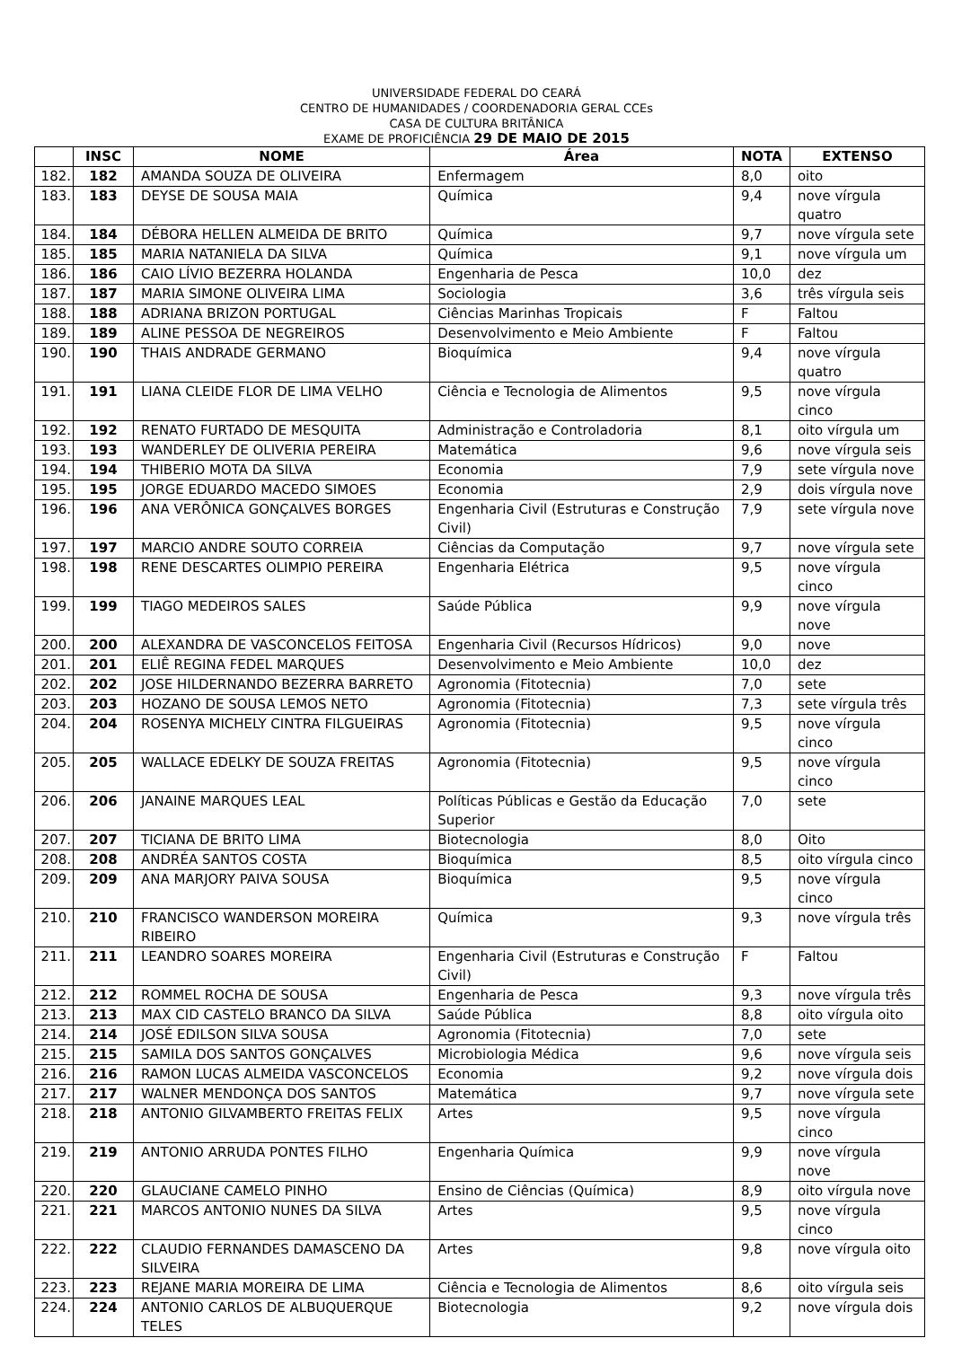UNIVERSIDADE FEDERAL DO CEARÁ
CENTRO DE HUMANIDADES / COORDENADORIA GERAL CCEs
CASA DE CULTURA BRITÂNICA
EXAME DE PROFICIÊNCIA 29 DE MAIO DE 2015
| | INSC | NOME | Área | NOTA | EXTENSO |
| --- | --- | --- | --- | --- | --- |
| 182. | 182 | AMANDA SOUZA DE OLIVEIRA | Enfermagem | 8,0 | oito |
| 183. | 183 | DEYSE DE SOUSA MAIA | Química | 9,4 | nove vírgula quatro |
| 184. | 184 | DÉBORA HELLEN ALMEIDA DE BRITO | Química | 9,7 | nove vírgula sete |
| 185. | 185 | MARIA NATANIELA DA SILVA | Química | 9,1 | nove vírgula um |
| 186. | 186 | CAIO LÍVIO BEZERRA HOLANDA | Engenharia de Pesca | 10,0 | dez |
| 187. | 187 | MARIA SIMONE OLIVEIRA LIMA | Sociologia | 3,6 | três vírgula seis |
| 188. | 188 | ADRIANA BRIZON PORTUGAL | Ciências Marinhas Tropicais | F | Faltou |
| 189. | 189 | ALINE PESSOA DE NEGREIROS | Desenvolvimento e Meio Ambiente | F | Faltou |
| 190. | 190 | THAIS ANDRADE GERMANO | Bioquímica | 9,4 | nove vírgula quatro |
| 191. | 191 | LIANA CLEIDE FLOR DE LIMA VELHO | Ciência e Tecnologia de Alimentos | 9,5 | nove vírgula cinco |
| 192. | 192 | RENATO FURTADO DE MESQUITA | Administração e Controladoria | 8,1 | oito vírgula um |
| 193. | 193 | WANDERLEY DE OLIVERIA PEREIRA | Matemática | 9,6 | nove vírgula seis |
| 194. | 194 | THIBERIO MOTA DA SILVA | Economia | 7,9 | sete vírgula nove |
| 195. | 195 | JORGE EDUARDO MACEDO SIMOES | Economia | 2,9 | dois vírgula nove |
| 196. | 196 | ANA VERÔNICA GONÇALVES BORGES | Engenharia Civil (Estruturas e Construção Civil) | 7,9 | sete vírgula nove |
| 197. | 197 | MARCIO ANDRE SOUTO CORREIA | Ciências da Computação | 9,7 | nove vírgula sete |
| 198. | 198 | RENE DESCARTES OLIMPIO PEREIRA | Engenharia Elétrica | 9,5 | nove vírgula cinco |
| 199. | 199 | TIAGO MEDEIROS SALES | Saúde Pública | 9,9 | nove vírgula nove |
| 200. | 200 | ALEXANDRA DE VASCONCELOS FEITOSA | Engenharia Civil (Recursos Hídricos) | 9,0 | nove |
| 201. | 201 | ELIÊ REGINA FEDEL MARQUES | Desenvolvimento e Meio Ambiente | 10,0 | dez |
| 202. | 202 | JOSE HILDERNANDO BEZERRA BARRETO | Agronomia (Fitotecnia) | 7,0 | sete |
| 203. | 203 | HOZANO DE SOUSA LEMOS NETO | Agronomia (Fitotecnia) | 7,3 | sete vírgula três |
| 204. | 204 | ROSENYA MICHELY CINTRA FILGUEIRAS | Agronomia (Fitotecnia) | 9,5 | nove vírgula cinco |
| 205. | 205 | WALLACE EDELKY DE SOUZA FREITAS | Agronomia (Fitotecnia) | 9,5 | nove vírgula cinco |
| 206. | 206 | JANAINE MARQUES LEAL | Políticas Públicas e Gestão da Educação Superior | 7,0 | sete |
| 207. | 207 | TICIANA DE BRITO LIMA | Biotecnologia | 8,0 | Oito |
| 208. | 208 | ANDRÉA SANTOS COSTA | Bioquímica | 8,5 | oito vírgula cinco |
| 209. | 209 | ANA MARJORY PAIVA SOUSA | Bioquímica | 9,5 | nove vírgula cinco |
| 210. | 210 | FRANCISCO WANDERSON MOREIRA RIBEIRO | Química | 9,3 | nove vírgula três |
| 211. | 211 | LEANDRO SOARES MOREIRA | Engenharia Civil (Estruturas e Construção Civil) | F | Faltou |
| 212. | 212 | ROMMEL ROCHA DE SOUSA | Engenharia de Pesca | 9,3 | nove vírgula três |
| 213. | 213 | MAX CID CASTELO BRANCO DA SILVA | Saúde Pública | 8,8 | oito vírgula oito |
| 214. | 214 | JOSÉ EDILSON SILVA SOUSA | Agronomia (Fitotecnia) | 7,0 | sete |
| 215. | 215 | SAMILA DOS SANTOS GONÇALVES | Microbiologia Médica | 9,6 | nove vírgula seis |
| 216. | 216 | RAMON LUCAS ALMEIDA VASCONCELOS | Economia | 9,2 | nove vírgula dois |
| 217. | 217 | WALNER MENDONÇA DOS SANTOS | Matemática | 9,7 | nove vírgula sete |
| 218. | 218 | ANTONIO GILVAMBERTO FREITAS FELIX | Artes | 9,5 | nove vírgula cinco |
| 219. | 219 | ANTONIO ARRUDA PONTES FILHO | Engenharia Química | 9,9 | nove vírgula nove |
| 220. | 220 | GLAUCIANE CAMELO PINHO | Ensino de Ciências (Química) | 8,9 | oito vírgula nove |
| 221. | 221 | MARCOS ANTONIO NUNES DA SILVA | Artes | 9,5 | nove vírgula cinco |
| 222. | 222 | CLAUDIO FERNANDES DAMASCENO DA SILVEIRA | Artes | 9,8 | nove vírgula oito |
| 223. | 223 | REJANE MARIA MOREIRA DE LIMA | Ciência e Tecnologia de Alimentos | 8,6 | oito vírgula seis |
| 224. | 224 | ANTONIO CARLOS DE ALBUQUERQUE TELES | Biotecnologia | 9,2 | nove vírgula dois |